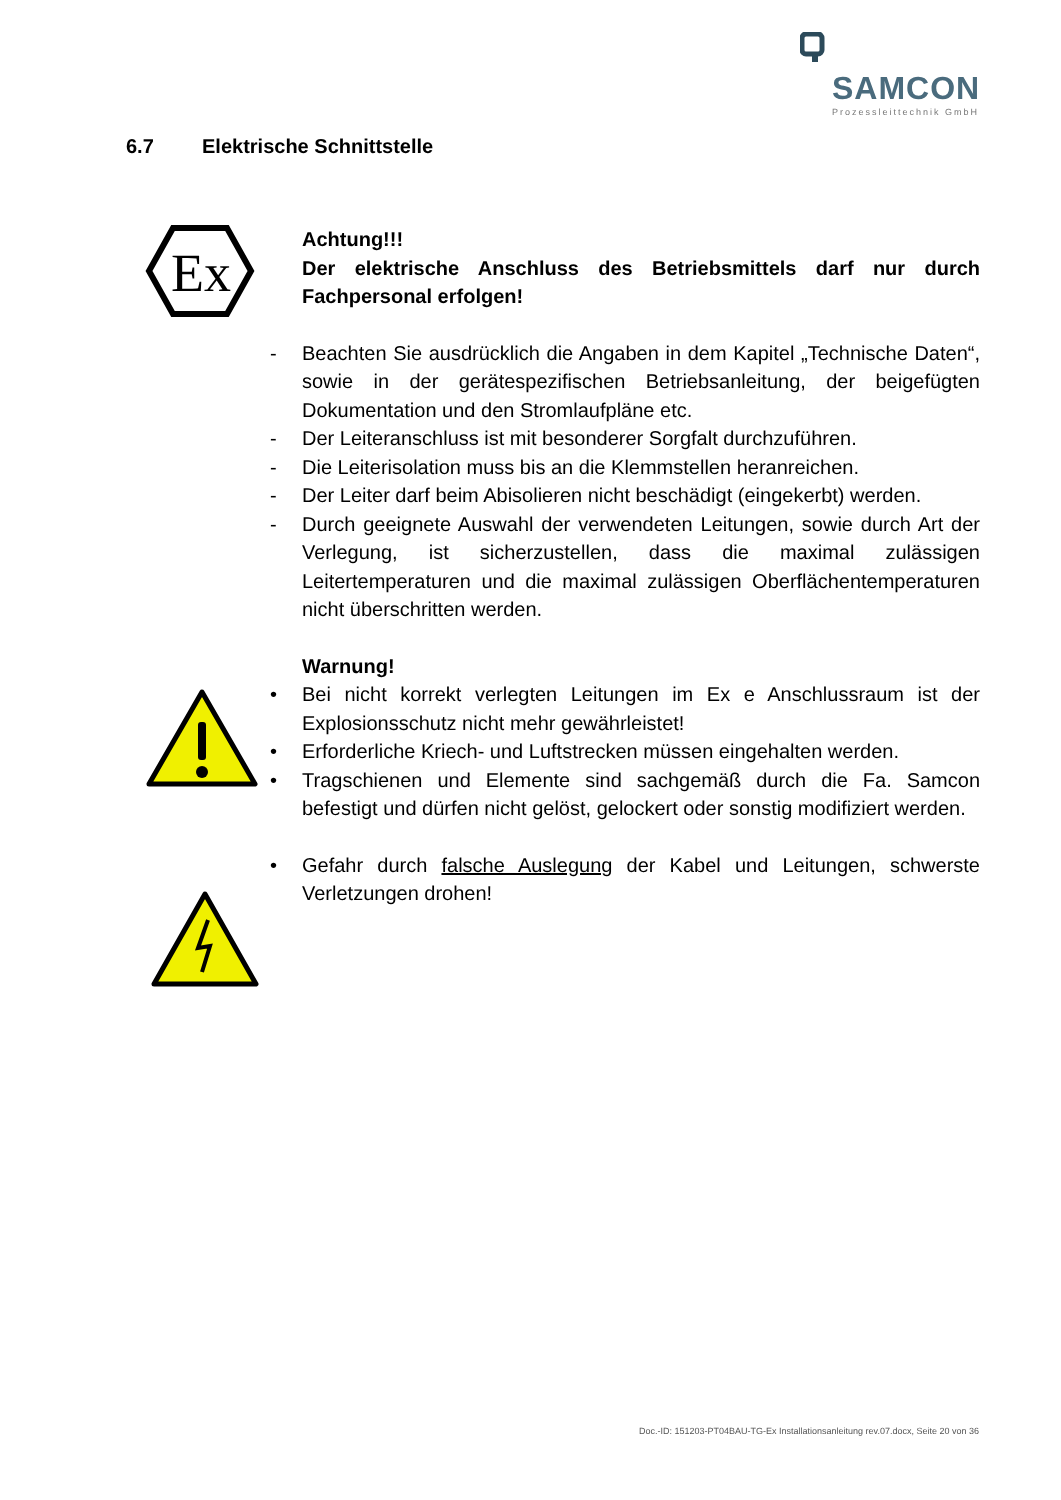SAMCON
Prozessleittechnik GmbH
6.7 Elektrische Schnittstelle
Ex
Achtung!!!
Der elektrische Anschluss des Betriebsmittels darf nur durch Fachpersonal erfolgen!
- Beachten Sie ausdrücklich die Angaben in dem Kapitel „Technische Daten“, sowie in der gerätespezifischen Betriebsanleitung, der beigefügten Dokumentation und den Stromlaufpläne etc.
- Der Leiteranschluss ist mit besonderer Sorgfalt durchzuführen.
- Die Leiterisolation muss bis an die Klemmstellen heranreichen.
- Der Leiter darf beim Abisolieren nicht beschädigt (eingekerbt) werden.
- Durch geeignete Auswahl der verwendeten Leitungen, sowie durch Art der Verlegung, ist sicherzustellen, dass die maximal zulässigen Leitertemperaturen und die maximal zulässigen Oberflächentemperaturen nicht überschritten werden.
Warnung!
• Bei nicht korrekt verlegten Leitungen im Ex e Anschlussraum ist der Explosionsschutz nicht mehr gewährleistet!
• Erforderliche Kriech- und Luftstrecken müssen eingehalten werden.
• Tragschienen und Elemente sind sachgemäß durch die Fa. Samcon befestigt und dürfen nicht gelöst, gelockert oder sonstig modifiziert werden.
• Gefahr durch falsche Auslegung der Kabel und Leitungen, schwerste Verletzungen drohen!
Doc.-ID: 151203-PT04BAU-TG-Ex Installationsanleitung rev.07.docx, Seite 20 von 36